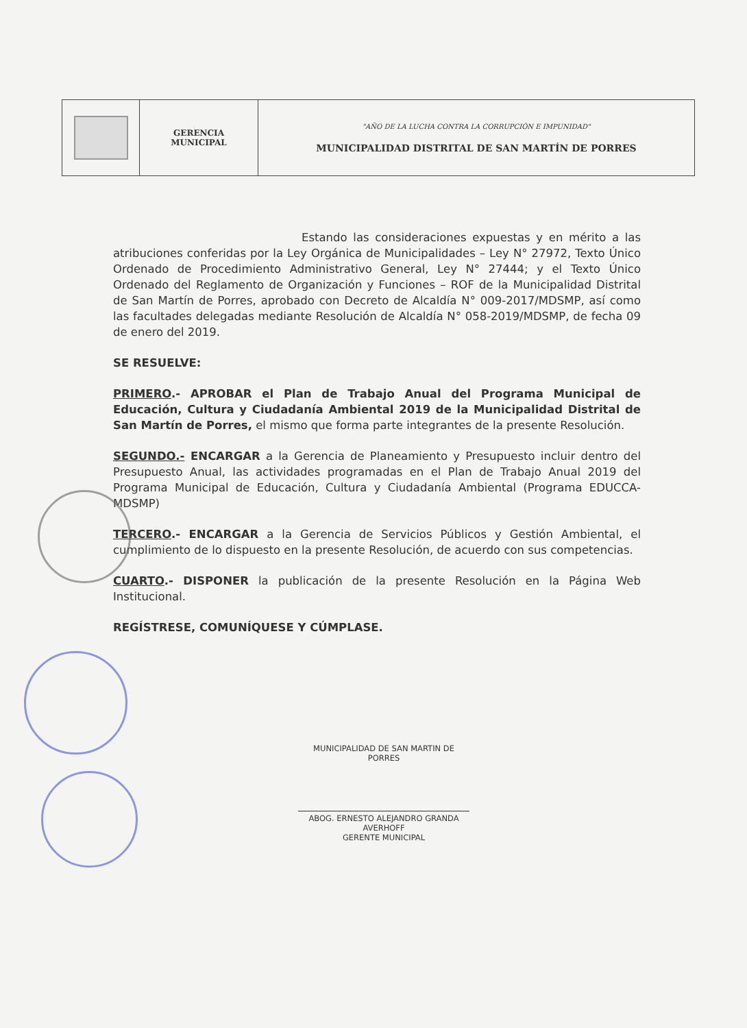| | GERENCIA MUNICIPAL | "AÑO DE LA LUCHA CONTRA LA CORRUPCIÓN E IMPUNIDAD" MUNICIPALIDAD DISTRITAL DE SAN MARTÍN DE PORRES |
Estando las consideraciones expuestas y en mérito a las atribuciones conferidas por la Ley Orgánica de Municipalidades – Ley N° 27972, Texto Único Ordenado de Procedimiento Administrativo General, Ley N° 27444; y el Texto Único Ordenado del Reglamento de Organización y Funciones – ROF de la Municipalidad Distrital de San Martín de Porres, aprobado con Decreto de Alcaldía N° 009-2017/MDSMP, así como las facultades delegadas mediante Resolución de Alcaldía N° 058-2019/MDSMP, de fecha 09 de enero del 2019.
SE RESUELVE:
PRIMERO.- APROBAR el Plan de Trabajo Anual del Programa Municipal de Educación, Cultura y Ciudadanía Ambiental 2019 de la Municipalidad Distrital de San Martín de Porres, el mismo que forma parte integrantes de la presente Resolución.
SEGUNDO.- ENCARGAR a la Gerencia de Planeamiento y Presupuesto incluir dentro del Presupuesto Anual, las actividades programadas en el Plan de Trabajo Anual 2019 del Programa Municipal de Educación, Cultura y Ciudadanía Ambiental (Programa EDUCCA-MDSMP)
TERCERO.- ENCARGAR a la Gerencia de Servicios Públicos y Gestión Ambiental, el cumplimiento de lo dispuesto en la presente Resolución, de acuerdo con sus competencias.
CUARTO.- DISPONER la publicación de la presente Resolución en la Página Web Institucional.
REGÍSTRESE, COMUNÍQUESE Y CÚMPLASE.
MUNICIPALIDAD DE SAN MARTIN DE PORRES
ABOG. ERNESTO ALEJANDRO GRANDA AVERHOFF
GERENTE MUNICIPAL